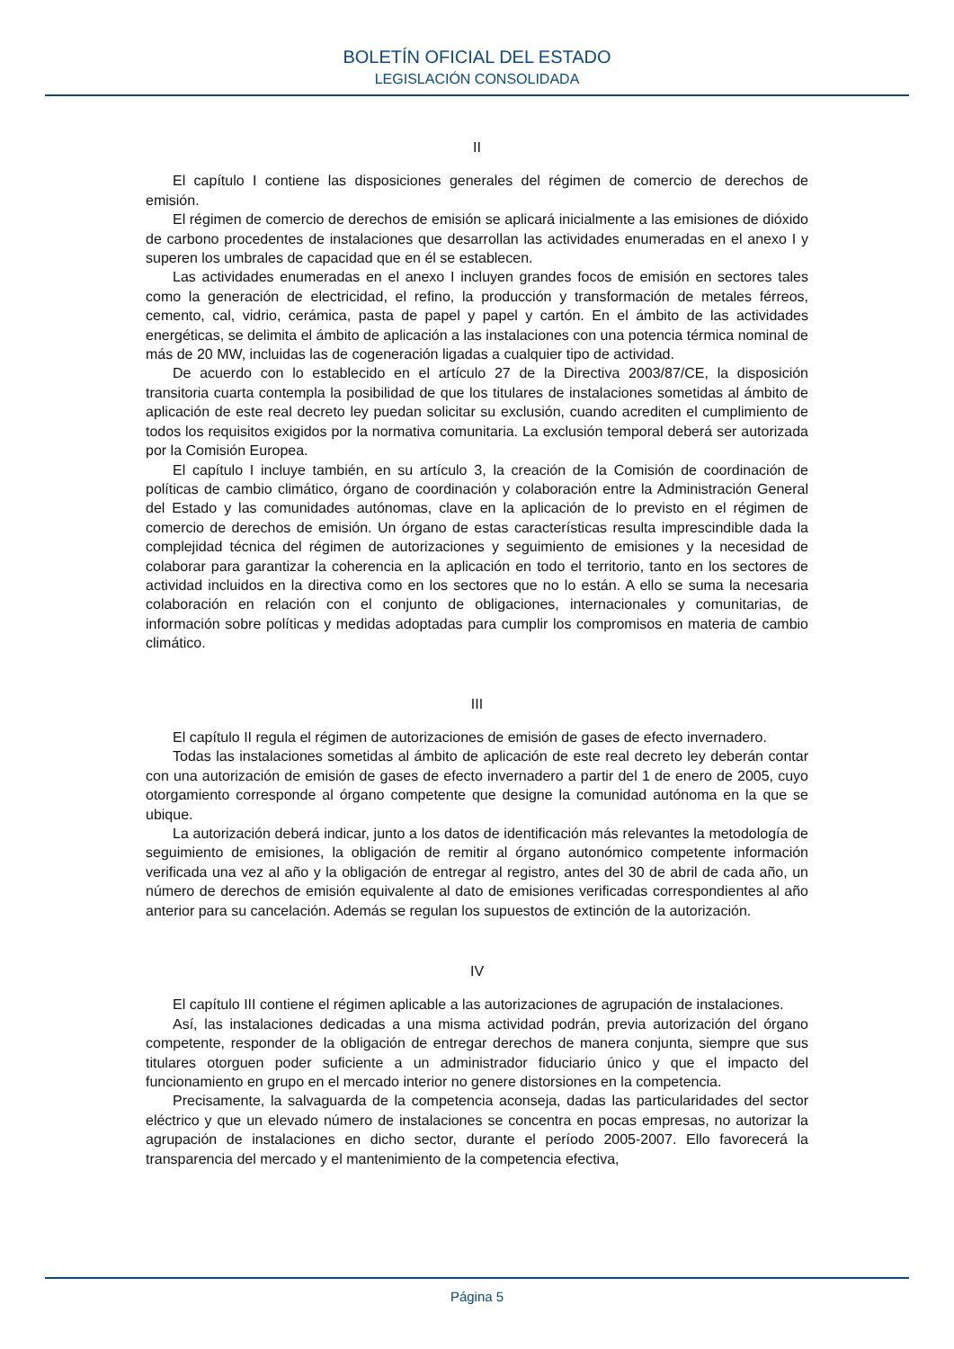BOLETÍN OFICIAL DEL ESTADO
LEGISLACIÓN CONSOLIDADA
II
El capítulo I contiene las disposiciones generales del régimen de comercio de derechos de emisión.
El régimen de comercio de derechos de emisión se aplicará inicialmente a las emisiones de dióxido de carbono procedentes de instalaciones que desarrollan las actividades enumeradas en el anexo I y superen los umbrales de capacidad que en él se establecen.
Las actividades enumeradas en el anexo I incluyen grandes focos de emisión en sectores tales como la generación de electricidad, el refino, la producción y transformación de metales férreos, cemento, cal, vidrio, cerámica, pasta de papel y papel y cartón. En el ámbito de las actividades energéticas, se delimita el ámbito de aplicación a las instalaciones con una potencia térmica nominal de más de 20 MW, incluidas las de cogeneración ligadas a cualquier tipo de actividad.
De acuerdo con lo establecido en el artículo 27 de la Directiva 2003/87/CE, la disposición transitoria cuarta contempla la posibilidad de que los titulares de instalaciones sometidas al ámbito de aplicación de este real decreto ley puedan solicitar su exclusión, cuando acrediten el cumplimiento de todos los requisitos exigidos por la normativa comunitaria. La exclusión temporal deberá ser autorizada por la Comisión Europea.
El capítulo I incluye también, en su artículo 3, la creación de la Comisión de coordinación de políticas de cambio climático, órgano de coordinación y colaboración entre la Administración General del Estado y las comunidades autónomas, clave en la aplicación de lo previsto en el régimen de comercio de derechos de emisión. Un órgano de estas características resulta imprescindible dada la complejidad técnica del régimen de autorizaciones y seguimiento de emisiones y la necesidad de colaborar para garantizar la coherencia en la aplicación en todo el territorio, tanto en los sectores de actividad incluidos en la directiva como en los sectores que no lo están. A ello se suma la necesaria colaboración en relación con el conjunto de obligaciones, internacionales y comunitarias, de información sobre políticas y medidas adoptadas para cumplir los compromisos en materia de cambio climático.
III
El capítulo II regula el régimen de autorizaciones de emisión de gases de efecto invernadero.
Todas las instalaciones sometidas al ámbito de aplicación de este real decreto ley deberán contar con una autorización de emisión de gases de efecto invernadero a partir del 1 de enero de 2005, cuyo otorgamiento corresponde al órgano competente que designe la comunidad autónoma en la que se ubique.
La autorización deberá indicar, junto a los datos de identificación más relevantes la metodología de seguimiento de emisiones, la obligación de remitir al órgano autonómico competente información verificada una vez al año y la obligación de entregar al registro, antes del 30 de abril de cada año, un número de derechos de emisión equivalente al dato de emisiones verificadas correspondientes al año anterior para su cancelación. Además se regulan los supuestos de extinción de la autorización.
IV
El capítulo III contiene el régimen aplicable a las autorizaciones de agrupación de instalaciones.
Así, las instalaciones dedicadas a una misma actividad podrán, previa autorización del órgano competente, responder de la obligación de entregar derechos de manera conjunta, siempre que sus titulares otorguen poder suficiente a un administrador fiduciario único y que el impacto del funcionamiento en grupo en el mercado interior no genere distorsiones en la competencia.
Precisamente, la salvaguarda de la competencia aconseja, dadas las particularidades del sector eléctrico y que un elevado número de instalaciones se concentra en pocas empresas, no autorizar la agrupación de instalaciones en dicho sector, durante el período 2005-2007. Ello favorecerá la transparencia del mercado y el mantenimiento de la competencia efectiva,
Página 5